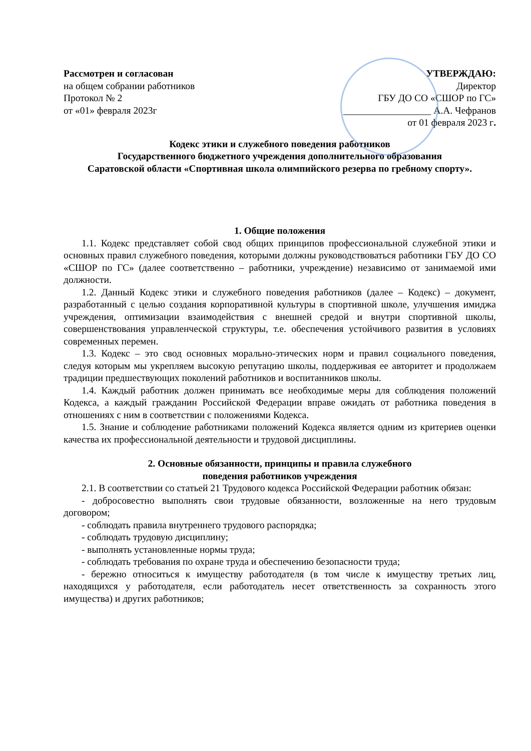Рассмотрен и согласован
на общем собрании работников
Протокол № 2
от «01» февраля 2023г
УТВЕРЖДАЮ:
Директор
ГБУ ДО СО «СШОР по ГС»
__________________ А.А. Чефранов
от 01 февраля 2023 г.
Кодекс этики и служебного поведения работников
Государственного бюджетного учреждения дополнительного образования
Саратовской области «Спортивная школа олимпийского резерва по гребному спорту».
1. Общие положения
1.1. Кодекс представляет собой свод общих принципов профессиональной служебной этики и основных правил служебного поведения, которыми должны руководствоваться работники ГБУ ДО СО «СШОР по ГС» (далее соответственно – работники, учреждение) независимо от занимаемой ими должности.
1.2. Данный Кодекс этики и служебного поведения работников (далее – Кодекс) – документ, разработанный с целью создания корпоративной культуры в спортивной школе, улучшения имиджа учреждения, оптимизации взаимодействия с внешней средой и внутри спортивной школы, совершенствования управленческой структуры, т.е. обеспечения устойчивого развития в условиях современных перемен.
1.3. Кодекс – это свод основных морально-этических норм и правил социального поведения, следуя которым мы укрепляем высокую репутацию школы, поддерживая ее авторитет и продолжаем традиции предшествующих поколений работников и воспитанников школы.
1.4. Каждый работник должен принимать все необходимые меры для соблюдения положений Кодекса, а каждый гражданин Российской Федерации вправе ожидать от работника поведения в отношениях с ним в соответствии с положениями Кодекса.
1.5. Знание и соблюдение работниками положений Кодекса является одним из критериев оценки качества их профессиональной деятельности и трудовой дисциплины.
2. Основные обязанности, принципы и правила служебного
поведения работников учреждения
2.1. В соответствии со статьей 21 Трудового кодекса Российской Федерации работник обязан:
- добросовестно выполнять свои трудовые обязанности, возложенные на него трудовым договором;
- соблюдать правила внутреннего трудового распорядка;
- соблюдать трудовую дисциплину;
- выполнять установленные нормы труда;
- соблюдать требования по охране труда и обеспечению безопасности труда;
- бережно относиться к имуществу работодателя (в том числе к имуществу третьих лиц, находящихся у работодателя, если работодатель несет ответственность за сохранность этого имущества) и других работников;